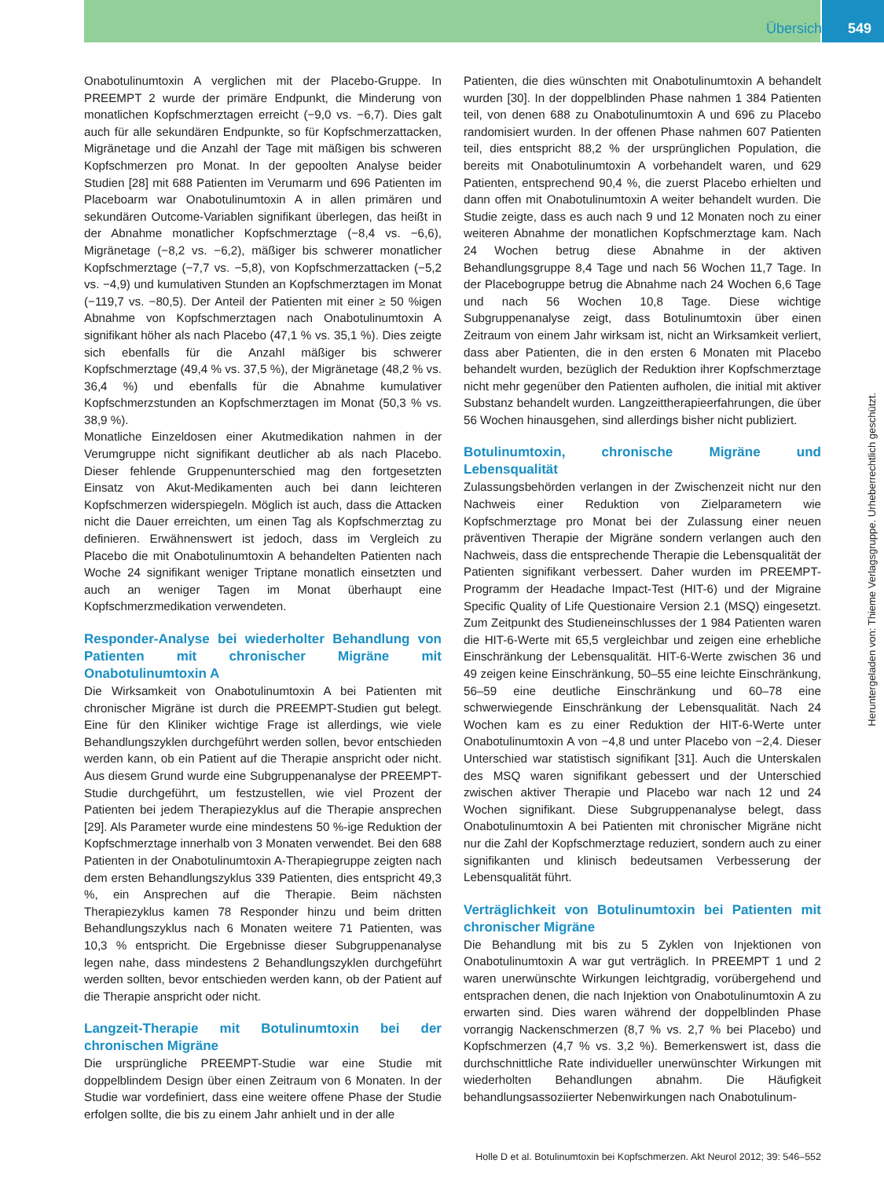Übersicht 549
Onabotulinumtoxin A verglichen mit der Placebo-Gruppe. In PREEMPT 2 wurde der primäre Endpunkt, die Minderung von monatlichen Kopfschmerztagen erreicht (−9,0 vs. −6,7). Dies galt auch für alle sekundären Endpunkte, so für Kopfschmerzattacken, Migränetage und die Anzahl der Tage mit mäßigen bis schweren Kopfschmerzen pro Monat. In der gepoolten Analyse beider Studien [28] mit 688 Patienten im Verumarm und 696 Patienten im Placeboarm war Onabotulinumtoxin A in allen primären und sekundären Outcome-Variablen signifikant überlegen, das heißt in der Abnahme monatlicher Kopfschmerztage (−8,4 vs. −6,6), Migränetage (−8,2 vs. −6,2), mäßiger bis schwerer monatlicher Kopfschmerztage (−7,7 vs. −5,8), von Kopfschmerzattacken (−5,2 vs. −4,9) und kumulativen Stunden an Kopfschmerztagen im Monat (−119,7 vs. −80,5). Der Anteil der Patienten mit einer ≥ 50 %igen Abnahme von Kopfschmerztagen nach Onabotulinumtoxin A signifikant höher als nach Placebo (47,1 % vs. 35,1 %). Dies zeigte sich ebenfalls für die Anzahl mäßiger bis schwerer Kopfschmerztage (49,4 % vs. 37,5 %), der Migränetage (48,2 % vs. 36,4 %) und ebenfalls für die Abnahme kumulativer Kopfschmerzstunden an Kopfschmerztagen im Monat (50,3 % vs. 38,9 %).
Monatliche Einzeldosen einer Akutmedikation nahmen in der Verumgruppe nicht signifikant deutlicher ab als nach Placebo. Dieser fehlende Gruppenunterschied mag den fortgesetzten Einsatz von Akut-Medikamenten auch bei dann leichteren Kopfschmerzen widerspiegeln. Möglich ist auch, dass die Attacken nicht die Dauer erreichten, um einen Tag als Kopfschmerztag zu definieren. Erwähnenswert ist jedoch, dass im Vergleich zu Placebo die mit Onabotulinumtoxin A behandelten Patienten nach Woche 24 signifikant weniger Triptane monatlich einsetzten und auch an weniger Tagen im Monat überhaupt eine Kopfschmerzmedikation verwendeten.
Responder-Analyse bei wiederholter Behandlung von Patienten mit chronischer Migräne mit Onabotulinumtoxin A
Die Wirksamkeit von Onabotulinumtoxin A bei Patienten mit chronischer Migräne ist durch die PREEMPT-Studien gut belegt. Eine für den Kliniker wichtige Frage ist allerdings, wie viele Behandlungszyklen durchgeführt werden sollen, bevor entschieden werden kann, ob ein Patient auf die Therapie anspricht oder nicht. Aus diesem Grund wurde eine Subgruppenanalyse der PREEMPT-Studie durchgeführt, um festzustellen, wie viel Prozent der Patienten bei jedem Therapiezyklus auf die Therapie ansprechen [29]. Als Parameter wurde eine mindestens 50 %-ige Reduktion der Kopfschmerztage innerhalb von 3 Monaten verwendet. Bei den 688 Patienten in der Onabotulinumtoxin A-Therapiegruppe zeigten nach dem ersten Behandlungszyklus 339 Patienten, dies entspricht 49,3 %, ein Ansprechen auf die Therapie. Beim nächsten Therapiezyklus kamen 78 Responder hinzu und beim dritten Behandlungszyklus nach 6 Monaten weitere 71 Patienten, was 10,3 % entspricht. Die Ergebnisse dieser Subgruppenanalyse legen nahe, dass mindestens 2 Behandlungszyklen durchgeführt werden sollten, bevor entschieden werden kann, ob der Patient auf die Therapie anspricht oder nicht.
Langzeit-Therapie mit Botulinumtoxin bei der chronischen Migräne
Die ursprüngliche PREEMPT-Studie war eine Studie mit doppelblindem Design über einen Zeitraum von 6 Monaten. In der Studie war vordefiniert, dass eine weitere offene Phase der Studie erfolgen sollte, die bis zu einem Jahr anhielt und in der alle
Patienten, die dies wünschten mit Onabotulinumtoxin A behandelt wurden [30]. In der doppelblinden Phase nahmen 1 384 Patienten teil, von denen 688 zu Onabotulinumtoxin A und 696 zu Placebo randomisiert wurden. In der offenen Phase nahmen 607 Patienten teil, dies entspricht 88,2 % der ursprünglichen Population, die bereits mit Onabotulinumtoxin A vorbehandelt waren, und 629 Patienten, entsprechend 90,4 %, die zuerst Placebo erhielten und dann offen mit Onabotulinumtoxin A weiter behandelt wurden. Die Studie zeigte, dass es auch nach 9 und 12 Monaten noch zu einer weiteren Abnahme der monatlichen Kopfschmerztage kam. Nach 24 Wochen betrug diese Abnahme in der aktiven Behandlungsgruppe 8,4 Tage und nach 56 Wochen 11,7 Tage. In der Placebogruppe betrug die Abnahme nach 24 Wochen 6,6 Tage und nach 56 Wochen 10,8 Tage. Diese wichtige Subgruppenanalyse zeigt, dass Botulinumtoxin über einen Zeitraum von einem Jahr wirksam ist, nicht an Wirksamkeit verliert, dass aber Patienten, die in den ersten 6 Monaten mit Placebo behandelt wurden, bezüglich der Reduktion ihrer Kopfschmerztage nicht mehr gegenüber den Patienten aufholen, die initial mit aktiver Substanz behandelt wurden. Langzeittherapieerfahrungen, die über 56 Wochen hinausgehen, sind allerdings bisher nicht publiziert.
Botulinumtoxin, chronische Migräne und Lebensqualität
Zulassungsbehörden verlangen in der Zwischenzeit nicht nur den Nachweis einer Reduktion von Zielparametern wie Kopfschmerztage pro Monat bei der Zulassung einer neuen präventiven Therapie der Migräne sondern verlangen auch den Nachweis, dass die entsprechende Therapie die Lebensqualität der Patienten signifikant verbessert. Daher wurden im PREEMPT-Programm der Headache Impact-Test (HIT-6) und der Migraine Specific Quality of Life Questionaire Version 2.1 (MSQ) eingesetzt. Zum Zeitpunkt des Studieneinschlusses der 1 984 Patienten waren die HIT-6-Werte mit 65,5 vergleichbar und zeigen eine erhebliche Einschränkung der Lebensqualität. HIT-6-Werte zwischen 36 und 49 zeigen keine Einschränkung, 50–55 eine leichte Einschränkung, 56–59 eine deutliche Einschränkung und 60–78 eine schwerwiegende Einschränkung der Lebensqualität. Nach 24 Wochen kam es zu einer Reduktion der HIT-6-Werte unter Onabotulinumtoxin A von −4,8 und unter Placebo von −2,4. Dieser Unterschied war statistisch signifikant [31]. Auch die Unterskalen des MSQ waren signifikant gebessert und der Unterschied zwischen aktiver Therapie und Placebo war nach 12 und 24 Wochen signifikant. Diese Subgruppenanalyse belegt, dass Onabotulinumtoxin A bei Patienten mit chronischer Migräne nicht nur die Zahl der Kopfschmerztage reduziert, sondern auch zu einer signifikanten und klinisch bedeutsamen Verbesserung der Lebensqualität führt.
Verträglichkeit von Botulinumtoxin bei Patienten mit chronischer Migräne
Die Behandlung mit bis zu 5 Zyklen von Injektionen von Onabotulinumtoxin A war gut verträglich. In PREEMPT 1 und 2 waren unerwünschte Wirkungen leichtgradig, vorübergehend und entsprachen denen, die nach Injektion von Onabotulinumtoxin A zu erwarten sind. Dies waren während der doppelblinden Phase vorrangig Nackenschmerzen (8,7 % vs. 2,7 % bei Placebo) und Kopfschmerzen (4,7 % vs. 3,2 %). Bemerkenswert ist, dass die durchschnittliche Rate individueller unerwünschter Wirkungen mit wiederholten Behandlungen abnahm. Die Häufigkeit behandlungsassoziierter Nebenwirkungen nach Onabotulinum-
Heruntergeladen von: Thieme Verlagsgruppe. Urheberrechtlich geschützt.
Holle D et al. Botulinumtoxin bei Kopfschmerzen. Akt Neurol 2012; 39: 546–552